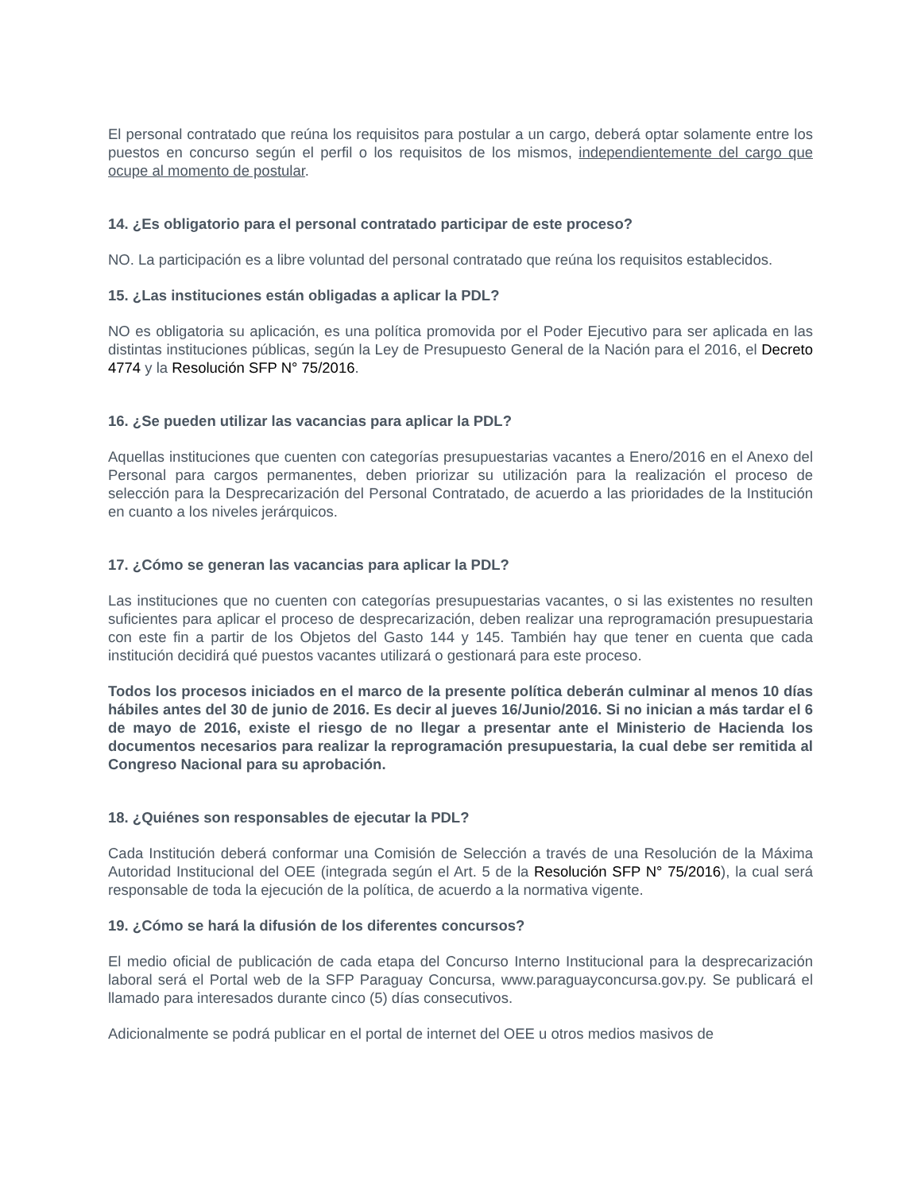El personal contratado que reúna los requisitos para postular a un cargo, deberá optar solamente entre los puestos en concurso según el perfil o los requisitos de los mismos, independientemente del cargo que ocupe al momento de postular.
14. ¿Es obligatorio para el personal contratado participar de este proceso?
NO. La participación es a libre voluntad del personal contratado que reúna los requisitos establecidos.
15. ¿Las instituciones están obligadas a aplicar la PDL?
NO es obligatoria su aplicación, es una política promovida por el Poder Ejecutivo para ser aplicada en las distintas instituciones públicas, según la Ley de Presupuesto General de la Nación para el 2016, el Decreto 4774 y la Resolución SFP N° 75/2016.
16. ¿Se pueden utilizar las vacancias para aplicar la PDL?
Aquellas instituciones que cuenten con categorías presupuestarias vacantes a Enero/2016 en el Anexo del Personal para cargos permanentes, deben priorizar su utilización para la realización el proceso de selección para la Desprecarización del Personal Contratado, de acuerdo a las prioridades de la Institución en cuanto a los niveles jerárquicos.
17. ¿Cómo se generan las vacancias para aplicar la PDL?
Las instituciones que no cuenten con categorías presupuestarias vacantes, o si las existentes no resulten suficientes para aplicar el proceso de desprecarización, deben realizar una reprogramación presupuestaria con este fin a partir de los Objetos del Gasto 144 y 145. También hay que tener en cuenta que cada institución decidirá qué puestos vacantes utilizará o gestionará para este proceso.
Todos los procesos iniciados en el marco de la presente política deberán culminar al menos 10 días hábiles antes del 30 de junio de 2016. Es decir al jueves 16/Junio/2016. Si no inician a más tardar el 6 de mayo de 2016, existe el riesgo de no llegar a presentar ante el Ministerio de Hacienda los documentos necesarios para realizar la reprogramación presupuestaria, la cual debe ser remitida al Congreso Nacional para su aprobación.
18. ¿Quiénes son responsables de ejecutar la PDL?
Cada Institución deberá conformar una Comisión de Selección a través de una Resolución de la Máxima Autoridad Institucional del OEE (integrada según el Art. 5 de la Resolución SFP N° 75/2016), la cual será responsable de toda la ejecución de la política, de acuerdo a la normativa vigente.
19. ¿Cómo se hará la difusión de los diferentes concursos?
El medio oficial de publicación de cada etapa del Concurso Interno Institucional para la desprecarización laboral será el Portal web de la SFP Paraguay Concursa, www.paraguayconcursa.gov.py. Se publicará el llamado para interesados durante cinco (5) días consecutivos.
Adicionalmente se podrá publicar en el portal de internet del OEE u otros medios masivos de